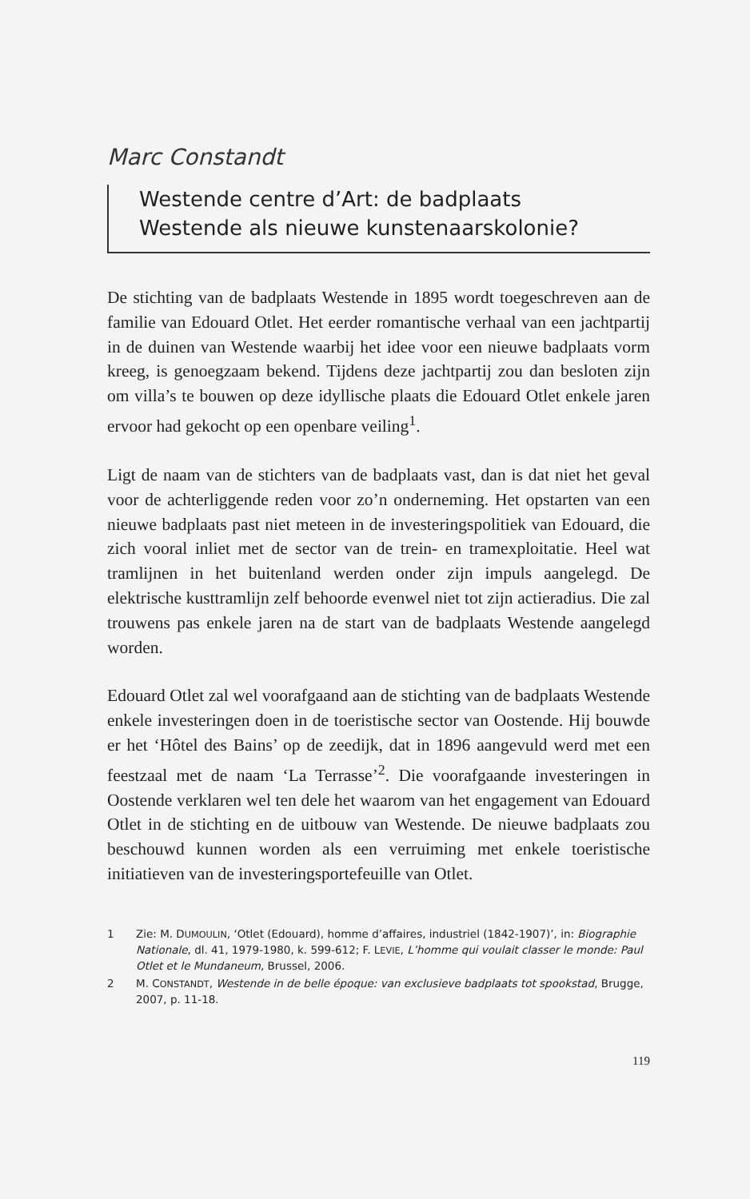Marc Constandt
Westende centre d’Art: de badplaats
Westende als nieuwe kunstenaarskolonie?
De stichting van de badplaats Westende in 1895 wordt toegeschreven aan de familie van Edouard Otlet. Het eerder romantische verhaal van een jachtpartij in de duinen van Westende waarbij het idee voor een nieuwe badplaats vorm kreeg, is genoegzaam bekend. Tijdens deze jachtpartij zou dan besloten zijn om villa’s te bouwen op deze idyllische plaats die Edouard Otlet enkele jaren ervoor had gekocht op een openbare veiling<sup>1</sup>.
Ligt de naam van de stichters van de badplaats vast, dan is dat niet het geval voor de achterliggende reden voor zo’n onderneming. Het opstarten van een nieuwe badplaats past niet meteen in de investeringspolitiek van Edouard, die zich vooral inliet met de sector van de trein- en tramexploitatie. Heel wat tramlijnen in het buitenland werden onder zijn impuls aangelegd. De elektrische kusttramlijn zelf behoorde evenwel niet tot zijn actieradius. Die zal trouwens pas enkele jaren na de start van de badplaats Westende aangelegd worden.
Edouard Otlet zal wel voorafgaand aan de stichting van de badplaats Westende enkele investeringen doen in de toeristische sector van Oostende. Hij bouwde er het ‘Hôtel des Bains’ op de zeedijk, dat in 1896 aangevuld werd met een feestzaal met de naam ‘La Terrasse’<sup>2</sup>. Die voorafgaande investeringen in Oostende verklaren wel ten dele het waarom van het engagement van Edouard Otlet in de stichting en de uitbouw van Westende. De nieuwe badplaats zou beschouwd kunnen worden als een verruiming met enkele toeristische initiatieven van de investeringsportefeuille van Otlet.
1 Zie: M. DUMOULIN, ‘Otlet (Edouard), homme d’affaires, industriel (1842-1907)’, in: Biographie Nationale, dl. 41, 1979-1980, k. 599-612; F. LEVIE, L’homme qui voulait classer le monde: Paul Otlet et le Mundaneum, Brussel, 2006.
2 M. CONSTANDT, Westende in de belle époque: van exclusieve badplaats tot spookstad, Brugge, 2007, p. 11-18.
119